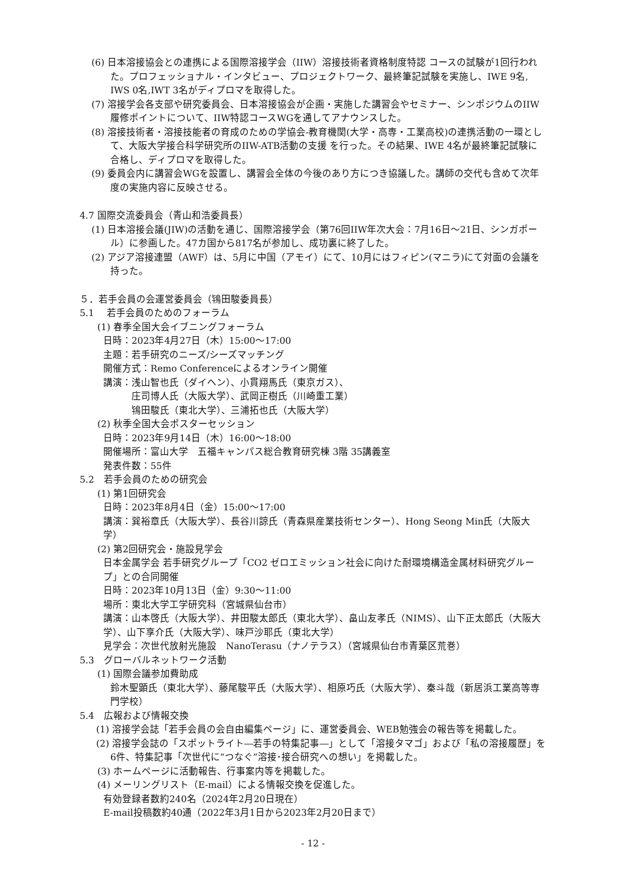(6) 日本溶接協会との連携による国際溶接学会（IIW）溶接技術者資格制度特認 コースの試験が1回行われた。プロフェッショナル・インタビュー、プロジェクトワーク、最終筆記試験を実施し、IWE 9名, IWS 0名,IWT 3名がディプロマを取得した。
(7) 溶接学会各支部や研究委員会、日本溶接協会が企画・実施した講習会やセミナー、シンポジウムのIIW履修ポイントについて、IIW特認コースWGを通してアナウンスした。
(8) 溶接技術者・溶接技能者の育成のための学協会-教育機関(大学・高専・工業高校)の連携活動の一環として、大阪大学接合科学研究所のIIW-ATB活動の支援 を行った。その結果、IWE 4名が最終筆記試験に合格し、ディプロマを取得した。
(9) 委員会内に講習会WGを設置し、講習会全体の今後のあり方につき協議した。講師の交代も含めて次年度の実施内容に反映させる。
4.7 国際交流委員会（青山和浩委員長）
(1) 日本溶接会議(JIW)の活動を通じ、国際溶接学会（第76回IIW年次大会：7月16日～21日、シンガポール）に参画した。47カ国から817名が参加し、成功裏に終了した。
(2) アジア溶接連盟（AWF）は、5月に中国（アモイ）にて、10月にはフィピン(マニラ)にて対面の会議を持った。
５．若手会員の会運営委員会（鴇田駿委員長）
5.1　 若手会員のためのフォーラム
(1) 春季全国大会イブニングフォーラム
日時：2023年4月27日（木）15:00～17:00
主題：若手研究のニーズ/シーズマッチング
開催方式：Remo Conferenceによるオンライン開催
講演：浅山智也氏（ダイヘン）、小貫翔馬氏（東京ガス）、
　　　庄司博人氏（大阪大学）、武岡正樹氏（川崎重工業）
　　　鴇田駿氏（東北大学）、三浦拓也氏（大阪大学）
(2) 秋季全国大会ポスターセッション
日時：2023年9月14日（木）16:00～18:00
開催場所：富山大学　五福キャンパス総合教育研究棟 3階 35講義室
発表件数：55件
5.2　若手会員のための研究会
(1) 第1回研究会
日時：2023年8月4日（金）15:00～17:00
講演：巽裕章氏（大阪大学）、長谷川諒氏（青森県産業技術センター）、Hong Seong Min氏（大阪大学）
(2) 第2回研究会・施設見学会
日本金属学会 若手研究グループ「CO2 ゼロエミッション社会に向けた耐環境構造金属材料研究グループ」との合同開催
日時：2023年10月13日（金）9:30～11:00
場所：東北大学工学研究科（宮城県仙台市）
講演：山本啓氏（大阪大学）、井田駿太郎氏（東北大学）、畠山友孝氏（NIMS）、山下正太郎氏（大阪大学）、山下享介氏（大阪大学）、味戸沙耶氏（東北大学）
見学会：次世代放射光施設　NanoTerasu（ナノテラス）（宮城県仙台市青葉区荒巻）
5.3　グローバルネットワーク活動
(1) 国際会議参加費助成
鈴木聖顕氏（東北大学）、藤尾駿平氏（大阪大学）、相原巧氏（大阪大学）、秦斗哉（新居浜工業高等専門学校）
5.4　広報および情報交換
(1) 溶接学会誌「若手会員の会自由編集ページ」に、運営委員会、WEB勉強会の報告等を掲載した。
(2) 溶接学会誌の「スポットライト―若手の特集記事―」として「溶接タマゴ」および「私の溶接履歴」を6件、特集記事「次世代に“つなぐ”溶接･接合研究への想い」を掲載した。
(3) ホームページに活動報告、行事案内等を掲載した。
(4) メーリングリスト（E-mail）による情報交換を促進した。
有効登録者数約240名（2024年2月20日現在）
E-mail投稿数約40通（2022年3月1日から2023年2月20日まで）
- 12 -